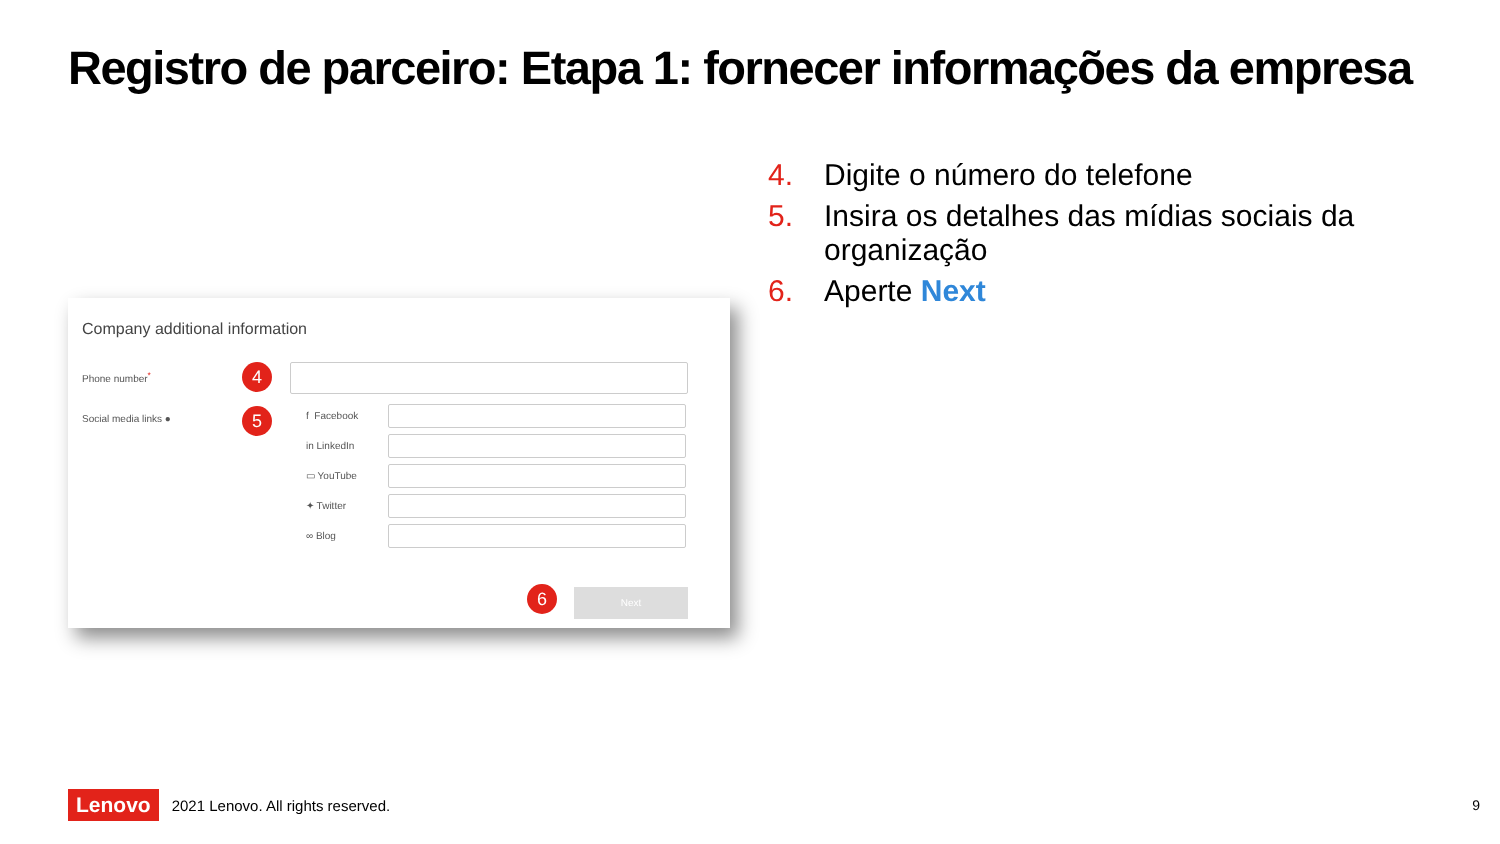Registro de parceiro: Etapa 1: fornecer informações da empresa
4. Digite o número do telefone
5. Insira os detalhes das mídias sociais da organização
6. Aperte Next
Company additional information
Phone number<sup>*</sup> 4
Social media links ● 5 f Facebook
in LinkedIn
▭ YouTube
✦ Twitter
∞ Blog
6 Next
Lenovo 2021 Lenovo. All rights reserved.
9